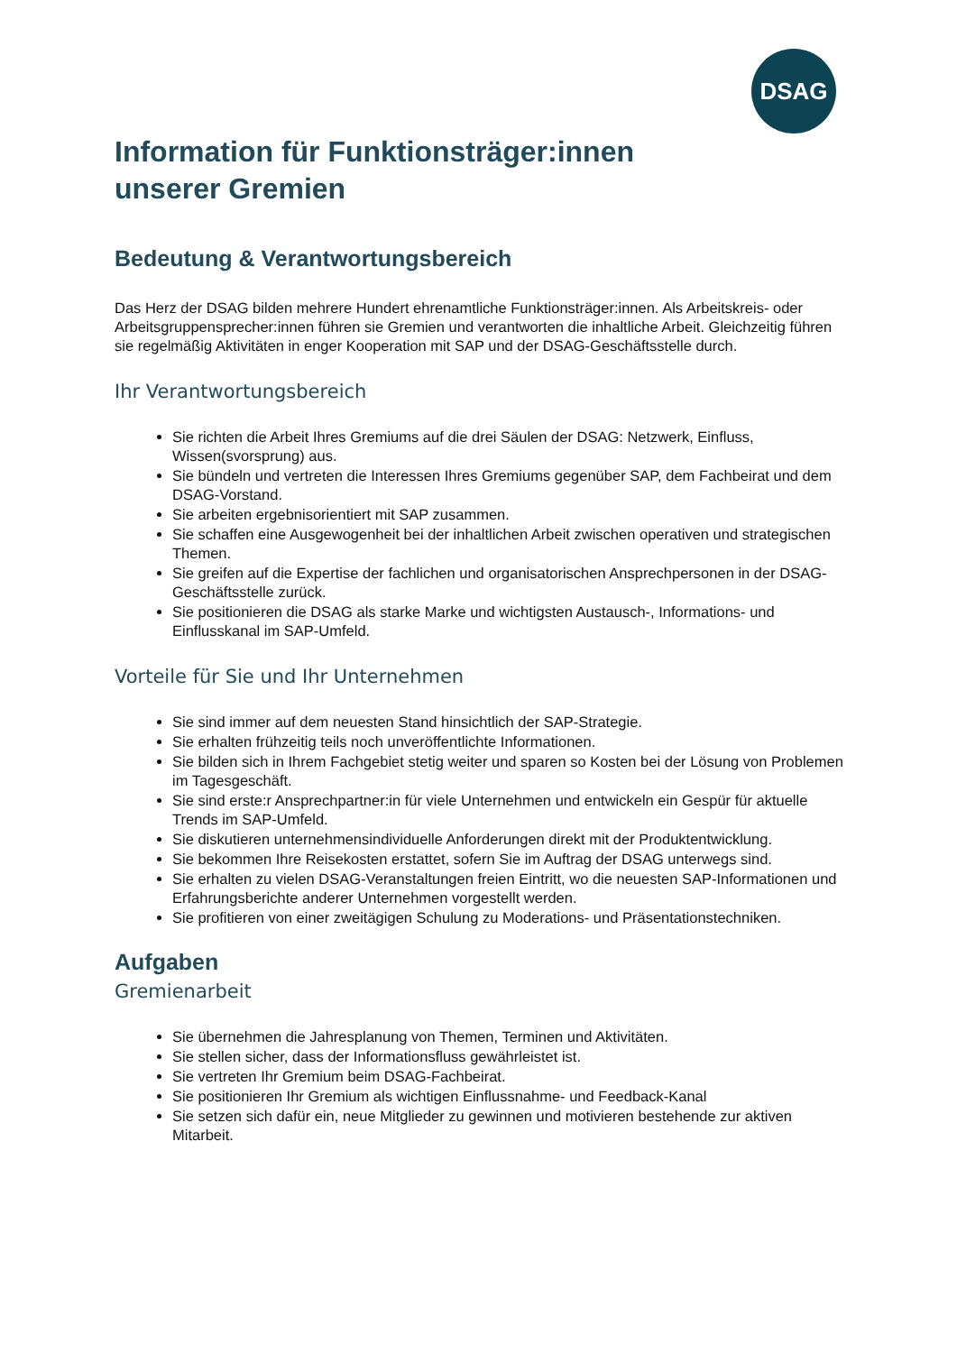DSAG
Information für Funktionsträger:innen
unserer Gremien
Bedeutung & Verantwortungsbereich
Das Herz der DSAG bilden mehrere Hundert ehrenamtliche Funktionsträger:innen. Als Arbeitskreis- oder Arbeitsgruppensprecher:innen führen sie Gremien und verantworten die inhaltliche Arbeit. Gleichzeitig führen sie regelmäßig Aktivitäten in enger Kooperation mit SAP und der DSAG-Geschäftsstelle durch.
Ihr Verantwortungsbereich
Sie richten die Arbeit Ihres Gremiums auf die drei Säulen der DSAG: Netzwerk, Einfluss, Wissen(svorsprung) aus.
Sie bündeln und vertreten die Interessen Ihres Gremiums gegenüber SAP, dem Fachbeirat und dem DSAG-Vorstand.
Sie arbeiten ergebnisorientiert mit SAP zusammen.
Sie schaffen eine Ausgewogenheit bei der inhaltlichen Arbeit zwischen operativen und strategischen Themen.
Sie greifen auf die Expertise der fachlichen und organisatorischen Ansprechpersonen in der DSAG-Geschäftsstelle zurück.
Sie positionieren die DSAG als starke Marke und wichtigsten Austausch-, Informations- und Einflusskanal im SAP-Umfeld.
Vorteile für Sie und Ihr Unternehmen
Sie sind immer auf dem neuesten Stand hinsichtlich der SAP-Strategie.
Sie erhalten frühzeitig teils noch unveröffentlichte Informationen.
Sie bilden sich in Ihrem Fachgebiet stetig weiter und sparen so Kosten bei der Lösung von Problemen im Tagesgeschäft.
Sie sind erste:r Ansprechpartner:in für viele Unternehmen und entwickeln ein Gespür für aktuelle Trends im SAP-Umfeld.
Sie diskutieren unternehmensindividuelle Anforderungen direkt mit der Produktentwicklung.
Sie bekommen Ihre Reisekosten erstattet, sofern Sie im Auftrag der DSAG unterwegs sind.
Sie erhalten zu vielen DSAG-Veranstaltungen freien Eintritt, wo die neuesten SAP-Informationen und Erfahrungsberichte anderer Unternehmen vorgestellt werden.
Sie profitieren von einer zweitägigen Schulung zu Moderations- und Präsentationstechniken.
Aufgaben
Gremienarbeit
Sie übernehmen die Jahresplanung von Themen, Terminen und Aktivitäten.
Sie stellen sicher, dass der Informationsfluss gewährleistet ist.
Sie vertreten Ihr Gremium beim DSAG-Fachbeirat.
Sie positionieren Ihr Gremium als wichtigen Einflussnahme- und Feedback-Kanal
Sie setzen sich dafür ein, neue Mitglieder zu gewinnen und motivieren bestehende zur aktiven Mitarbeit.